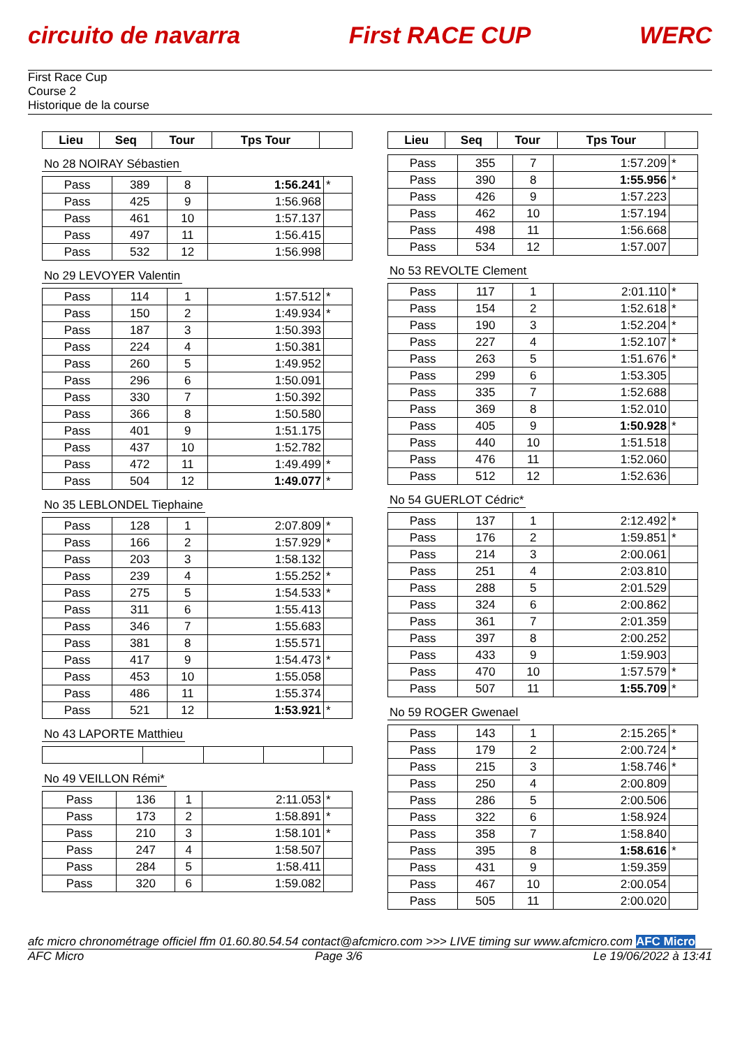circuito de navarra First RACE CUP WERC
First Race Cup
Course 2
Historique de la course
| Lieu | Seq | Tour | Tps Tour | |
| --- | --- | --- | --- | --- |
No 28 NOIRAY Sébastien
| Pass | 389 | 8 | 1:56.241 | * |
| Pass | 425 | 9 | 1:56.968 | |
| Pass | 461 | 10 | 1:57.137 | |
| Pass | 497 | 11 | 1:56.415 | |
| Pass | 532 | 12 | 1:56.998 | |
No 29 LEVOYER Valentin
| Pass | 114 | 1 | 1:57.512 | * |
| Pass | 150 | 2 | 1:49.934 | * |
| Pass | 187 | 3 | 1:50.393 | |
| Pass | 224 | 4 | 1:50.381 | |
| Pass | 260 | 5 | 1:49.952 | |
| Pass | 296 | 6 | 1:50.091 | |
| Pass | 330 | 7 | 1:50.392 | |
| Pass | 366 | 8 | 1:50.580 | |
| Pass | 401 | 9 | 1:51.175 | |
| Pass | 437 | 10 | 1:52.782 | |
| Pass | 472 | 11 | 1:49.499 | * |
| Pass | 504 | 12 | 1:49.077 | * |
No 35 LEBLONDEL Tiephaine
| Pass | 128 | 1 | 2:07.809 | * |
| Pass | 166 | 2 | 1:57.929 | * |
| Pass | 203 | 3 | 1:58.132 | |
| Pass | 239 | 4 | 1:55.252 | * |
| Pass | 275 | 5 | 1:54.533 | * |
| Pass | 311 | 6 | 1:55.413 | |
| Pass | 346 | 7 | 1:55.683 | |
| Pass | 381 | 8 | 1:55.571 | |
| Pass | 417 | 9 | 1:54.473 | * |
| Pass | 453 | 10 | 1:55.058 | |
| Pass | 486 | 11 | 1:55.374 | |
| Pass | 521 | 12 | 1:53.921 | * |
No 43 LAPORTE Matthieu No 49 VEILLON Rémi*
| Pass | 136 | 1 | 2:11.053 | * |
| Pass | 173 | 2 | 1:58.891 | * |
| Pass | 210 | 3 | 1:58.101 | * |
| Pass | 247 | 4 | 1:58.507 | |
| Pass | 284 | 5 | 1:58.411 | |
| Pass | 320 | 6 | 1:59.082 | |
| Lieu | Seq | Tour | Tps Tour | |
| --- | --- | --- | --- | --- |
| Pass | 355 | 7 | 1:57.209 | * |
| Pass | 390 | 8 | 1:55.956 | * |
| Pass | 426 | 9 | 1:57.223 | |
| Pass | 462 | 10 | 1:57.194 | |
| Pass | 498 | 11 | 1:56.668 | |
| Pass | 534 | 12 | 1:57.007 | |
No 53 REVOLTE Clement
| Pass | 117 | 1 | 2:01.110 | * |
| Pass | 154 | 2 | 1:52.618 | * |
| Pass | 190 | 3 | 1:52.204 | * |
| Pass | 227 | 4 | 1:52.107 | * |
| Pass | 263 | 5 | 1:51.676 | * |
| Pass | 299 | 6 | 1:53.305 | |
| Pass | 335 | 7 | 1:52.688 | |
| Pass | 369 | 8 | 1:52.010 | |
| Pass | 405 | 9 | 1:50.928 | * |
| Pass | 440 | 10 | 1:51.518 | |
| Pass | 476 | 11 | 1:52.060 | |
| Pass | 512 | 12 | 1:52.636 | |
No 54 GUERLOT Cédric*
| Pass | 137 | 1 | 2:12.492 | * |
| Pass | 176 | 2 | 1:59.851 | * |
| Pass | 214 | 3 | 2:00.061 | |
| Pass | 251 | 4 | 2:03.810 | |
| Pass | 288 | 5 | 2:01.529 | |
| Pass | 324 | 6 | 2:00.862 | |
| Pass | 361 | 7 | 2:01.359 | |
| Pass | 397 | 8 | 2:00.252 | |
| Pass | 433 | 9 | 1:59.903 | |
| Pass | 470 | 10 | 1:57.579 | * |
| Pass | 507 | 11 | 1:55.709 | * |
No 59 ROGER Gwenael
| Pass | 143 | 1 | 2:15.265 | * |
| Pass | 179 | 2 | 2:00.724 | * |
| Pass | 215 | 3 | 1:58.746 | * |
| Pass | 250 | 4 | 2:00.809 | |
| Pass | 286 | 5 | 2:00.506 | |
| Pass | 322 | 6 | 1:58.924 | |
| Pass | 358 | 7 | 1:58.840 | |
| Pass | 395 | 8 | 1:58.616 | * |
| Pass | 431 | 9 | 1:59.359 | |
| Pass | 467 | 10 | 2:00.054 | |
| Pass | 505 | 11 | 2:00.020 | |
afc micro chronométrage officiel ffm 01.60.80.54.54 contact@afcmicro.com >>> LIVE timing sur www.afcmicro.com AFC Micro
AFC Micro Page 3/6 Le 19/06/2022 à 13:41